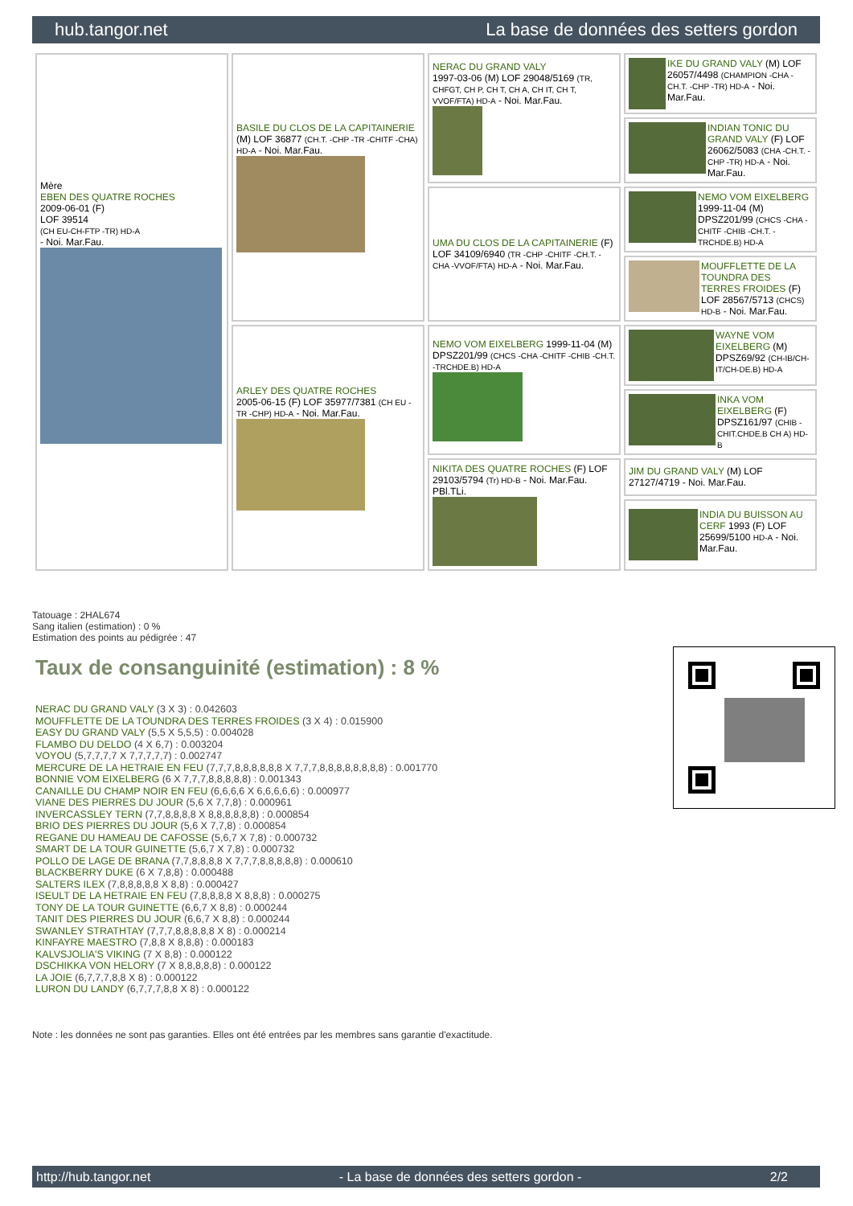hub.tangor.net La base de données des setters gordon
| Mère EBEN DES QUATRE ROCHES 2009-06-01 (F) LOF 39514 (CH EU-CH-FTP -TR) HD-A - Noi. Mar.Fau. | BASILE DU CLOS DE LA CAPITAINERIE (M) LOF 36877 (CH.T. -CHP -TR -CHITF -CHA) HD-A - Noi. Mar.Fau. | NERAC DU GRAND VALY 1997-03-06 (M) LOF 29048/5169 (TR, CHFGT, CH P, CH T, CH A, CH IT, CH T, VVOF/FTA) HD-A - Noi. Mar.Fau. | IKE DU GRAND VALY (M) LOF 26057/4498 (CHAMPION -CHA -CH.T. -CHP -TR) HD-A - Noi. Mar.Fau. |
| | | | INDIAN TONIC DU GRAND VALY (F) LOF 26062/5083 (CHA -CH.T. -CHP -TR) HD-A - Noi. Mar.Fau. |
| | | UMA DU CLOS DE LA CAPITAINERIE (F) LOF 34109/6940 (TR -CHP -CHITF -CH.T. -CHA -VVOF/FTA) HD-A - Noi. Mar.Fau. | NEMO VOM EIXELBERG 1999-11-04 (M) DPSZ201/99 (CHCS -CHA -CHITF -CHIB -CH.T. -TRCHDE.B) HD-A |
| | | | MOUFFLETTE DE LA TOUNDRA DES TERRES FROIDES (F) LOF 28567/5713 (CHCS) HD-B - Noi. Mar.Fau. |
| | ARLEY DES QUATRE ROCHES 2005-06-15 (F) LOF 35977/7381 (CH EU - TR -CHP) HD-A - Noi. Mar.Fau. | NEMO VOM EIXELBERG 1999-11-04 (M) DPSZ201/99 (CHCS -CHA -CHITF -CHIB -CH.T. -TRCHDE.B) HD-A | WAYNE VOM EIXELBERG (M) DPSZ69/92 (CH-IB/CH-IT/CH-DE.B) HD-A |
| | | | INKA VOM EIXELBERG (F) DPSZ161/97 (CHIB -CHIT.CHDE.B CH A) HD-B |
| | | NIKITA DES QUATRE ROCHES (F) LOF 29103/5794 (Tr) HD-B - Noi. Mar.Fau. PBl.TLi. | JIM DU GRAND VALY (M) LOF 27127/4719 - Noi. Mar.Fau. |
| | | | INDIA DU BUISSON AU CERF 1993 (F) LOF 25699/5100 HD-A - Noi. Mar.Fau. |
Tatouage : 2HAL674
Sang italien (estimation) : 0 %
Estimation des points au pédigrée : 47
Taux de consanguinité (estimation) : 8 %
NERAC DU GRAND VALY (3 X 3) : 0.042603
MOUFFLETTE DE LA TOUNDRA DES TERRES FROIDES (3 X 4) : 0.015900
EASY DU GRAND VALY (5,5 X 5,5,5) : 0.004028
FLAMBO DU DELDO (4 X 6,7) : 0.003204
VOYOU (5,7,7,7,7 X 7,7,7,7,7) : 0.002747
MERCURE DE LA HETRAIE EN FEU (7,7,7,8,8,8,8,8,8 X 7,7,7,8,8,8,8,8,8,8,8) : 0.001770
BONNIE VOM EIXELBERG (6 X 7,7,7,8,8,8,8,8) : 0.001343
CANAILLE DU CHAMP NOIR EN FEU (6,6,6,6 X 6,6,6,6,6) : 0.000977
VIANE DES PIERRES DU JOUR (5,6 X 7,7,8) : 0.000961
INVERCASSLEY TERN (7,7,8,8,8,8 X 8,8,8,8,8,8) : 0.000854
BRIO DES PIERRES DU JOUR (5,6 X 7,7,8) : 0.000854
REGANE DU HAMEAU DE CAFOSSE (5,6,7 X 7,8) : 0.000732
SMART DE LA TOUR GUINETTE (5,6,7 X 7,8) : 0.000732
POLLO DE LAGE DE BRANA (7,7,8,8,8,8 X 7,7,7,8,8,8,8,8) : 0.000610
BLACKBERRY DUKE (6 X 7,8,8) : 0.000488
SALTERS ILEX (7,8,8,8,8,8 X 8,8) : 0.000427
ISEULT DE LA HETRAIE EN FEU (7,8,8,8,8 X 8,8,8) : 0.000275
TONY DE LA TOUR GUINETTE (6,6,7 X 8,8) : 0.000244
TANIT DES PIERRES DU JOUR (6,6,7 X 8,8) : 0.000244
SWANLEY STRATHTAY (7,7,7,8,8,8,8,8 X 8) : 0.000214
KINFAYRE MAESTRO (7,8,8 X 8,8,8) : 0.000183
KALVSJOLIA'S VIKING (7 X 8,8) : 0.000122
DSCHIKKA VON HELORY (7 X 8,8,8,8,8) : 0.000122
LA JOIE (6,7,7,7,8,8 X 8) : 0.000122
LURON DU LANDY (6,7,7,7,8,8 X 8) : 0.000122
Note : les données ne sont pas garanties. Elles ont été entrées par les membres sans garantie d'exactitude.
http://hub.tangor.net - La base de données des setters gordon - 2/2